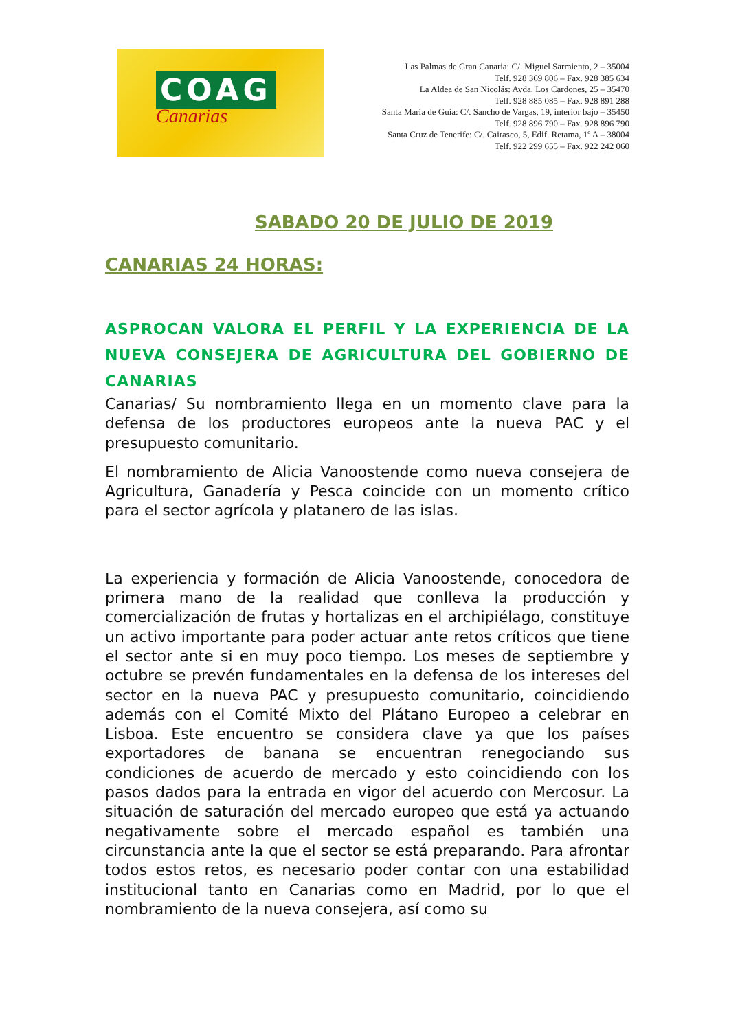COAG
Canarias
Las Palmas de Gran Canaria: C/. Miguel Sarmiento, 2 – 35004
Telf. 928 369 806 – Fax. 928 385 634
La Aldea de San Nicolás: Avda. Los Cardones, 25 – 35470
Telf. 928 885 085 – Fax. 928 891 288
Santa María de Guía: C/. Sancho de Vargas, 19, interior bajo – 35450
Telf. 928 896 790 – Fax. 928 896 790
Santa Cruz de Tenerife: C/. Cairasco, 5, Edif. Retama, 1º A – 38004
Telf. 922 299 655 – Fax. 922 242 060
SABADO 20 DE JULIO DE 2019
CANARIAS 24 HORAS:
ASPROCAN VALORA EL PERFIL Y LA EXPERIENCIA DE LA NUEVA CONSEJERA DE AGRICULTURA DEL GOBIERNO DE CANARIAS
Canarias/ Su nombramiento llega en un momento clave para la defensa de los productores europeos ante la nueva PAC y el presupuesto comunitario.
El nombramiento de Alicia Vanoostende como nueva consejera de Agricultura, Ganadería y Pesca coincide con un momento crítico para el sector agrícola y platanero de las islas.
La experiencia y formación de Alicia Vanoostende, conocedora de primera mano de la realidad que conlleva la producción y comercialización de frutas y hortalizas en el archipiélago, constituye un activo importante para poder actuar ante retos críticos que tiene el sector ante si en muy poco tiempo. Los meses de septiembre y octubre se prevén fundamentales en la defensa de los intereses del sector en la nueva PAC y presupuesto comunitario, coincidiendo además con el Comité Mixto del Plátano Europeo a celebrar en Lisboa. Este encuentro se considera clave ya que los países exportadores de banana se encuentran renegociando sus condiciones de acuerdo de mercado y esto coincidiendo con los pasos dados para la entrada en vigor del acuerdo con Mercosur. La situación de saturación del mercado europeo que está ya actuando negativamente sobre el mercado español es también una circunstancia ante la que el sector se está preparando. Para afrontar todos estos retos, es necesario poder contar con una estabilidad institucional tanto en Canarias como en Madrid, por lo que el nombramiento de la nueva consejera, así como su